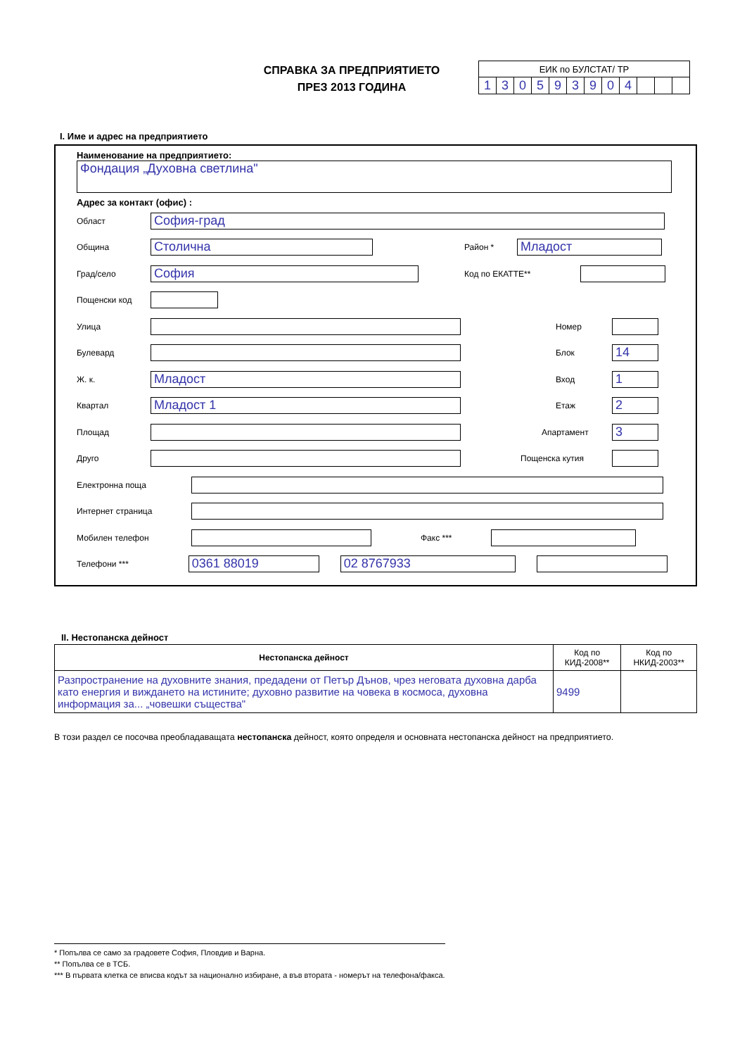СПРАВКА ЗА ПРЕДПРИЯТИЕТО
ПРЕЗ 2013 ГОДИНА
| ЕИК по БУЛСТАТ/ ТР | | | | | | | | | | | |
| 1 | 3 | 0 | 5 | 9 | 3 | 9 | 0 | 4 | | | |
I. Име и адрес на предприятието
Наименование на предприятието:
Фондация „Духовна светлина"
Адрес за контакт (офис) :
Област
София-град
Община
Столична
Район *
Младост
Град/село
София
Код по ЕКАТТЕ**
Пощенски код
Улица Номер
Булевард Блок
14
Ж. к.
Младост
Вход
1
Квартал
Младост 1
Етаж
2
Площад Апартамент
3
Друго Пощенска кутия
Електронна поща
Интернет страница
Мобилен телефон Факс ***
Телефони ***
0361 88019 02 8767933
II. Нестопанска дейност
| Нестопанска дейност | Код по КИД-2008** | Код по НКИД-2003** |
| --- | --- | --- |
| Разпространение на духовните знания, предадени от Петър Дънов, чрез неговата духовна дарба като енергия и виждането на истините; духовно развитие на човека в космоса, духовна информация за... „човешки същества" | 9499 | |
В този раздел се посочва преобладаващата нестопанска дейност, която определя и основната нестопанска дейност на предприятието.
* Попълва се само за градовете София, Пловдив и Варна.
** Попълва се в ТСБ.
*** В първата клетка се вписва кодът за национално избиране, а във втората - номерът на телефона/факса.